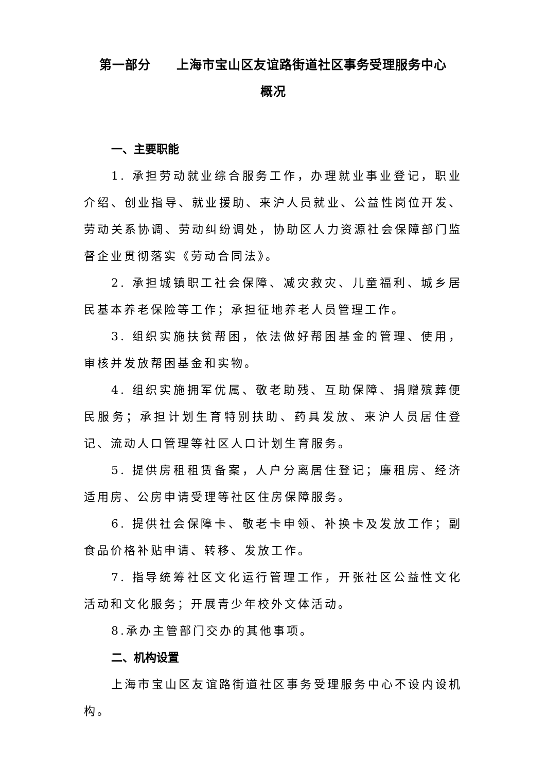第一部分　　上海市宝山区友谊路街道社区事务受理服务中心
概况
一、主要职能
1. 承担劳动就业综合服务工作，办理就业事业登记，职业介绍、创业指导、就业援助、来沪人员就业、公益性岗位开发、劳动关系协调、劳动纠纷调处，协助区人力资源社会保障部门监督企业贯彻落实《劳动合同法》。
2. 承担城镇职工社会保障、减灾救灾、儿童福利、城乡居民基本养老保险等工作；承担征地养老人员管理工作。
3. 组织实施扶贫帮困，依法做好帮困基金的管理、使用，审核并发放帮困基金和实物。
4. 组织实施拥军优属、敬老助残、互助保障、捐赠殡葬便民服务；承担计划生育特别扶助、药具发放、来沪人员居住登记、流动人口管理等社区人口计划生育服务。
5. 提供房租租赁备案，人户分离居住登记；廉租房、经济适用房、公房申请受理等社区住房保障服务。
6. 提供社会保障卡、敬老卡申领、补换卡及发放工作；副食品价格补贴申请、转移、发放工作。
7. 指导统筹社区文化运行管理工作，开张社区公益性文化活动和文化服务；开展青少年校外文体活动。
8.承办主管部门交办的其他事项。
二、机构设置
上海市宝山区友谊路街道社区事务受理服务中心不设内设机构。